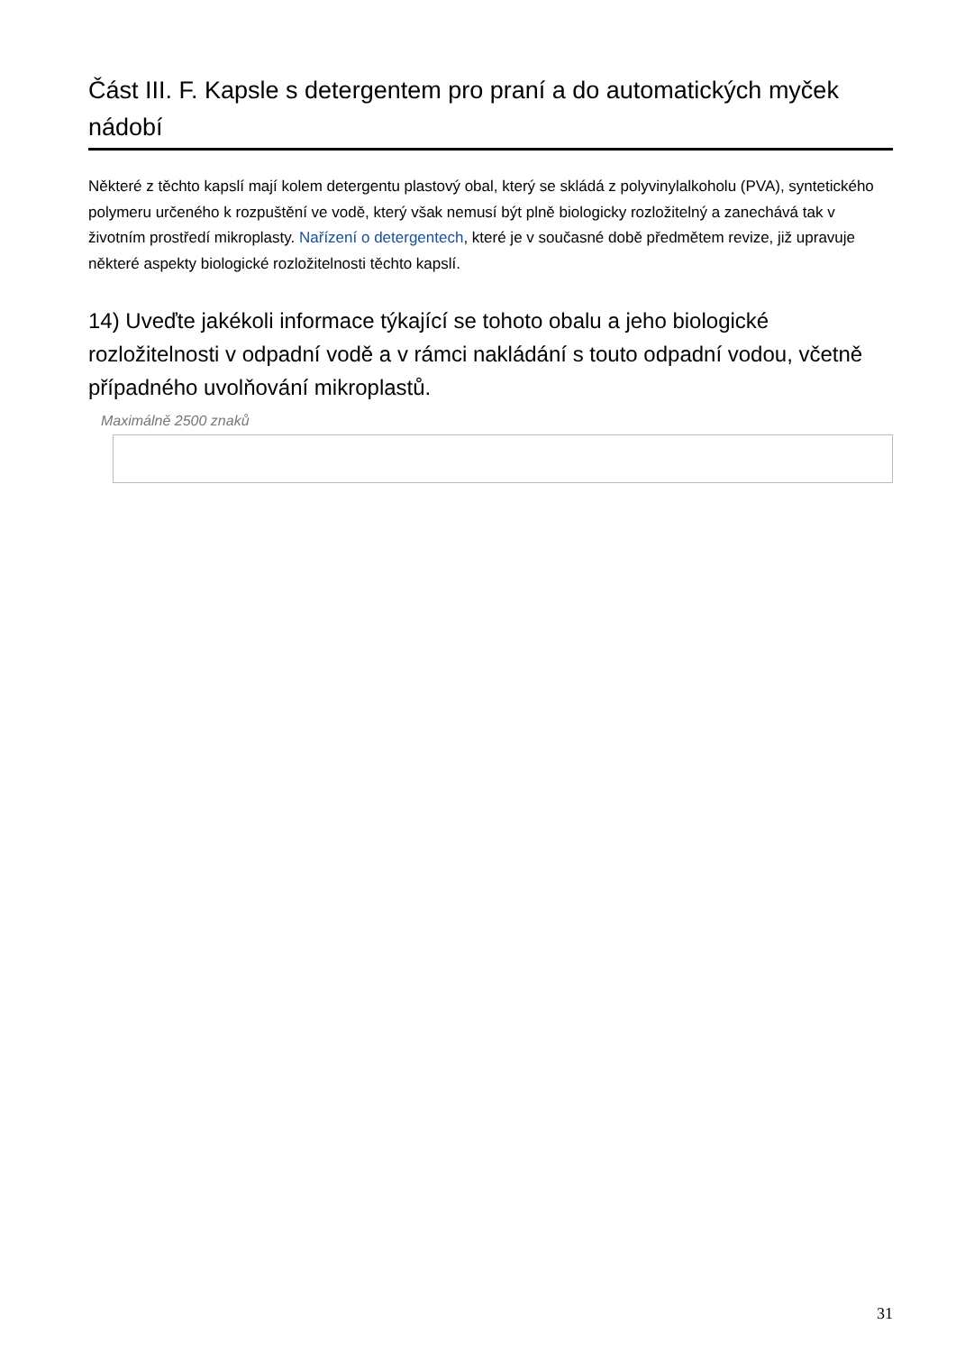Část III. F. Kapsle s detergentem pro praní a do automatických myček nádobí
Některé z těchto kapslí mají kolem detergentu plastový obal, který se skládá z polyvinylalkoholu (PVA), syntetického polymeru určeného k rozpuštění ve vodě, který však nemusí být plně biologicky rozložitelný a zanechává tak v životním prostředí mikroplasty. Nařízení o detergentech, které je v současné době předmětem revize, již upravuje některé aspekty biologické rozložitelnosti těchto kapslí.
14) Uveďte jakékoli informace týkající se tohoto obalu a jeho biologické rozložitelnosti v odpadní vodě a v rámci nakládání s touto odpadní vodou, včetně případného uvolňování mikroplastů.
Maximálně 2500 znaků
31